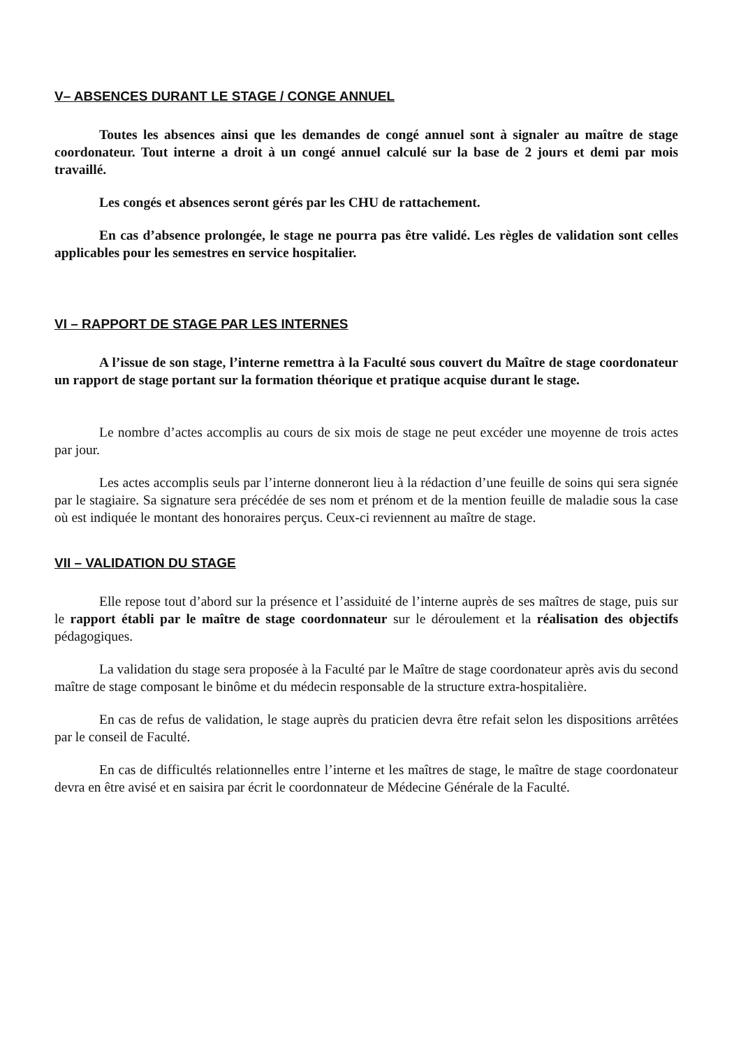V– ABSENCES DURANT LE STAGE / CONGE ANNUEL
Toutes les absences ainsi que les demandes de congé annuel sont à signaler au maître de stage coordonateur. Tout interne a droit à un congé annuel calculé sur la base de 2 jours et demi par mois travaillé.
Les congés et absences seront gérés par les CHU de rattachement.
En cas d’absence prolongée, le stage ne pourra pas être validé. Les règles de validation sont celles applicables pour les semestres en service hospitalier.
VI – RAPPORT DE STAGE PAR LES INTERNES
A l’issue de son stage, l’interne remettra à la Faculté sous couvert du Maître de stage coordonateur un rapport de stage portant sur la formation théorique et pratique acquise durant le stage.
Le nombre d’actes accomplis au cours de six mois de stage ne peut excéder une moyenne de trois actes par jour.
Les actes accomplis seuls par l’interne donneront lieu à la rédaction d’une feuille de soins qui sera signée par le stagiaire. Sa signature sera précédée de ses nom et prénom et de la mention feuille de maladie sous la case où est indiquée le montant des honoraires perçus. Ceux-ci reviennent au maître de stage.
VII – VALIDATION DU STAGE
Elle repose tout d’abord sur la présence et l’assiduité de l’interne auprès de ses maîtres de stage, puis sur le rapport établi par le maître de stage coordonnateur sur le déroulement et la réalisation des objectifs pédagogiques.
La validation du stage sera proposée à la Faculté par le Maître de stage coordonateur après avis du second maître de stage composant le binôme et du médecin responsable de la structure extra-hospitalière.
En cas de refus de validation, le stage auprès du praticien devra être refait selon les dispositions arrêtées par le conseil de Faculté.
En cas de difficultés relationnelles entre l’interne et les maîtres de stage, le maître de stage coordonateur devra en être avisé et en saisira par écrit le coordonnateur de Médecine Générale de la Faculté.